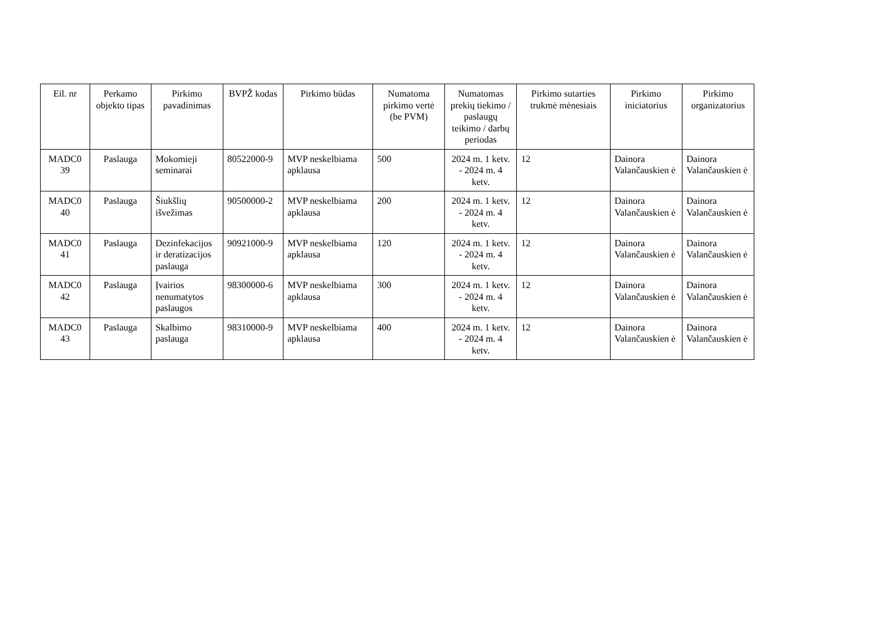| Eil. nr | Perkamo objekto tipas | Pirkimo pavadinimas | BVPŽ kodas | Pirkimo būdas | Numatoma pirkimo vertė (be PVM) | Numatomas prekių tiekimo / paslaugų teikimo / darbų periodas | Pirkimo sutarties trukmė mėnesiais | Pirkimo iniciatorius | Pirkimo organizatorius |
| --- | --- | --- | --- | --- | --- | --- | --- | --- | --- |
| MADC0 39 | Paslauga | Mokomieji seminarai | 80522000-9 | MVP neskelbiama apklausa | 500 | 2024 m. 1 ketv. - 2024 m. 4 ketv. | 12 | Dainora Valančauskien ė | Dainora Valančauskien ė |
| MADC0 40 | Paslauga | Šiukšlių išvežimas | 90500000-2 | MVP neskelbiama apklausa | 200 | 2024 m. 1 ketv. - 2024 m. 4 ketv. | 12 | Dainora Valančauskien ė | Dainora Valančauskien ė |
| MADC0 41 | Paslauga | Dezinfekacijos ir deratizacijos paslauga | 90921000-9 | MVP neskelbiama apklausa | 120 | 2024 m. 1 ketv. - 2024 m. 4 ketv. | 12 | Dainora Valančauskien ė | Dainora Valančauskien ė |
| MADC0 42 | Paslauga | Įvairios nenumatytos paslaugos | 98300000-6 | MVP neskelbiama apklausa | 300 | 2024 m. 1 ketv. - 2024 m. 4 ketv. | 12 | Dainora Valančauskien ė | Dainora Valančauskien ė |
| MADC0 43 | Paslauga | Skalbimo paslauga | 98310000-9 | MVP neskelbiama apklausa | 400 | 2024 m. 1 ketv. - 2024 m. 4 ketv. | 12 | Dainora Valančauskien ė | Dainora Valančauskien ė |